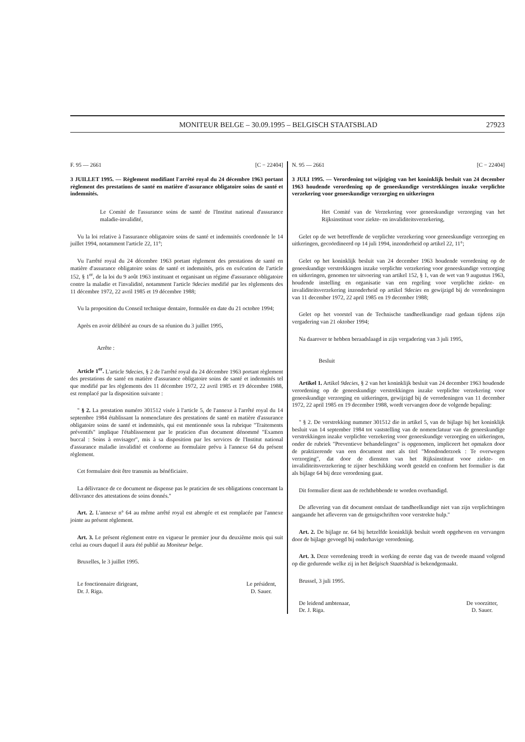MONITEUR BELGE – 30.09.1995 – BELGISCH STAATSBLAD 27923
F. 95 — 2661 [C − 22404]
3 JUILLET 1995. — Règlement modifiant l'arrêté royal du 24 décembre 1963 portant règlement des prestations de santé en matière d'assurance obligatoire soins de santé et indemnités.
Le Comité de l'assurance soins de santé de l'Institut national d'assurance maladie-invalidité,
Vu la loi relative à l'assurance obligatoire soins de santé et indemnités coordonnée le 14 juillet 1994, notamment l'article 22, 11°;
Vu l'arrêté royal du 24 décembre 1963 portant règlement des prestations de santé en matière d'assurance obligatoire soins de santé et indemnités, pris en exécution de l'article 152, § 1<sup>er</sup>, de la loi du 9 août 1963 instituant et organisant un régime d'assurance obligatoire contre la maladie et l'invalidité, notamment l'article 9decies modifié par les règlements des 11 décembre 1972, 22 avril 1985 et 19 décembre 1988;
Vu la proposition du Conseil technique dentaire, formulée en date du 21 octobre 1994;
Après en avoir délibéré au cours de sa réunion du 3 juillet 1995,
Arrête :
Article 1<sup>er</sup>. L'article 9decies, § 2 de l'arrêté royal du 24 décembre 1963 portant règlement des prestations de santé en matière d'assurance obligatoire soins de santé et indemnités tel que modifié par les règlements des 11 décembre 1972, 22 avril 1985 et 19 décembre 1988, est remplacé par la disposition suivante :
" § 2. La prestation numéro 301512 visée à l'article 5, de l'annexe à l'arrêté royal du 14 septembre 1984 établissant la nomenclature des prestations de santé en matière d'assurance obligatoire soins de santé et indemnités, qui est mentionnée sous la rubrique "Traitements préventifs" implique l'établissement par le praticien d'un document dénommé "Examen buccal : Soins à envisager", mis à sa disposition par les services de l'Institut national d'assurance maladie invalidité et conforme au formulaire prévu à l'annexe 64 du présent règlement.
Cet formulaire doit être transmis au bénéficiaire.
La délivrance de ce document ne dispense pas le praticien de ses obligations concernant la délivrance des attestations de soins donnés."
Art. 2. L'annexe n° 64 au même arrêté royal est abrogée et est remplacée par l'annexe jointe au présent règlement.
Art. 3. Le présent règlement entre en vigueur le premier jour du deuxième mois qui suit celui au cours duquel il aura été publié au Moniteur belge.
Bruxelles, le 3 juillet 1995.
Le fonctionnaire dirigeant,
Dr. J. Riga.
Le président,
D. Sauer.
N. 95 — 2661 [C − 22404]
3 JULI 1995. — Verordening tot wijziging van het koninklijk besluit van 24 december 1963 houdende verordening op de geneeskundige verstrekkingen inzake verplichte verzekering voor geneeskundige verzorging en uitkeringen
Het Comité van de Verzekering voor geneeskundige verzorging van het Rijksinstituut voor ziekte- en invaliditeitsverzekering,
Gelet op de wet betreffende de verplichte verzekering voor geneeskundige verzorging en uitkeringen, gecoördineerd op 14 juli 1994, inzonderheid op artikel 22, 11°;
Gelet op het koninklijk besluit van 24 december 1963 houdende verordening op de geneeskundige verstrekkingen inzake verplichte verzekering voor geneeskundige verzorging en uitkeringen, genomen ter uitvoering van artikel 152, § 1, van de wet van 9 augustus 1963, houdende instelling en organisatie van een regeling voor verplichte ziekte- en invaliditeitsverzekering inzonderheid op artikel 9decies en gewijzigd bij de verordeningen van 11 december 1972, 22 april 1985 en 19 december 1988;
Gelet op het voorstel van de Technische tandheelkundige raad gedaan tijdens zijn vergadering van 21 oktober 1994;
Na daarover te hebben beraadslaagd in zijn vergadering van 3 juli 1995,
Besluit
Artikel 1. Artikel 9decies, § 2 van het koninklijk besluit van 24 december 1963 houdende verordening op de geneeskundige verstrekkingen inzake verplichte verzekering voor geneeskundige verzorging en uitkeringen, gewijzigd bij de verordeningen van 11 december 1972, 22 april 1985 en 19 december 1988, wordt vervangen door de volgende bepaling:
" § 2. De verstrekking nummer 301512 die in artikel 5, van de bijlage bij het koninklijk besluit van 14 september 1984 tot vaststelling van de nomenclatuur van de geneeskundige verstrekkingen inzake verplichte verzekering voor geneeskundige verzorging en uitkeringen, onder de rubriek "Preventieve behandelingen" is opgenomen, impliceert het opmaken door de praktizerende van een document met als titel "Mondonderzoek : Te overwegen verzorging", dat door de diensten van het Rijksinstituut voor ziekte- en invaliditeitsverzekering te zijner beschikking wordt gesteld en conform het formulier is dat als bijlage 64 bij deze verordening gaat.
Dit formulier dient aan de rechthebbende te worden overhandigd.
De aflevering van dit document ontslaat de tandheelkundige niet van zijn verplichtingen aangaande het afleveren van de getuigschriften voor verstrekte hulp."
Art. 2. De bijlage nr. 64 bij hetzelfde koninklijk besluit wordt opgeheven en vervangen door de bijlage gevoegd bij onderhavige verordening.
Art. 3. Deze verordening treedt in werking de eerste dag van de tweede maand volgend op die gedurende welke zij in het Belgisch Staatsblad is bekendgemaakt.
Brussel, 3 juli 1995.
De leidend ambtenaar,
Dr. J. Riga.
De voorzitter,
D. Sauer.